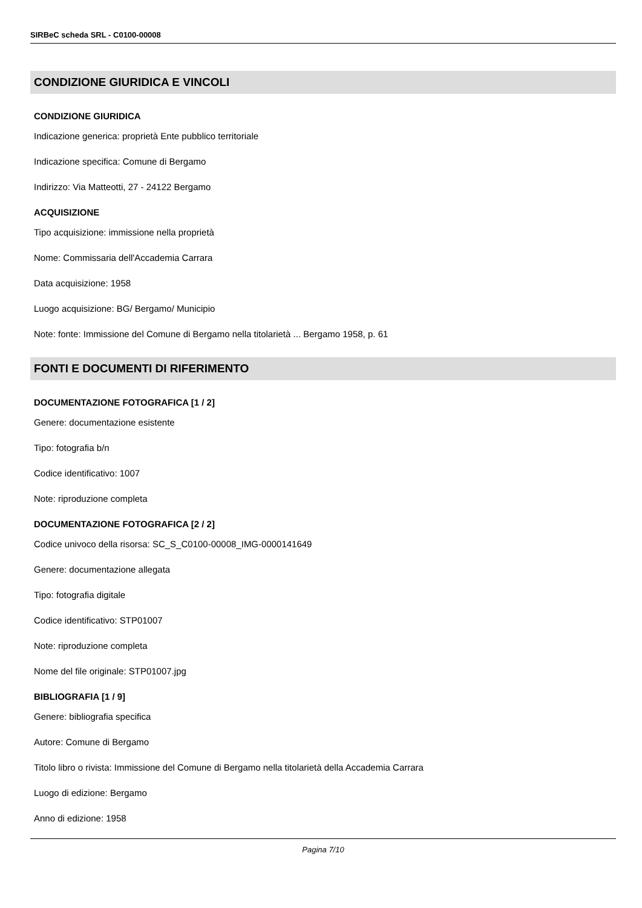SIRBeC scheda SRL - C0100-00008
CONDIZIONE GIURIDICA E VINCOLI
CONDIZIONE GIURIDICA
Indicazione generica: proprietà Ente pubblico territoriale
Indicazione specifica: Comune di Bergamo
Indirizzo: Via Matteotti, 27 - 24122 Bergamo
ACQUISIZIONE
Tipo acquisizione: immissione nella proprietà
Nome: Commissaria dell'Accademia Carrara
Data acquisizione: 1958
Luogo acquisizione: BG/ Bergamo/ Municipio
Note: fonte: Immissione del Comune di Bergamo nella titolarietà ... Bergamo 1958, p. 61
FONTI E DOCUMENTI DI RIFERIMENTO
DOCUMENTAZIONE FOTOGRAFICA [1 / 2]
Genere: documentazione esistente
Tipo: fotografia b/n
Codice identificativo: 1007
Note: riproduzione completa
DOCUMENTAZIONE FOTOGRAFICA [2 / 2]
Codice univoco della risorsa: SC_S_C0100-00008_IMG-0000141649
Genere: documentazione allegata
Tipo: fotografia digitale
Codice identificativo: STP01007
Note: riproduzione completa
Nome del file originale: STP01007.jpg
BIBLIOGRAFIA [1 / 9]
Genere: bibliografia specifica
Autore: Comune di Bergamo
Titolo libro o rivista: Immissione del Comune di Bergamo nella titolarietà della Accademia Carrara
Luogo di edizione: Bergamo
Anno di edizione: 1958
Pagina 7/10